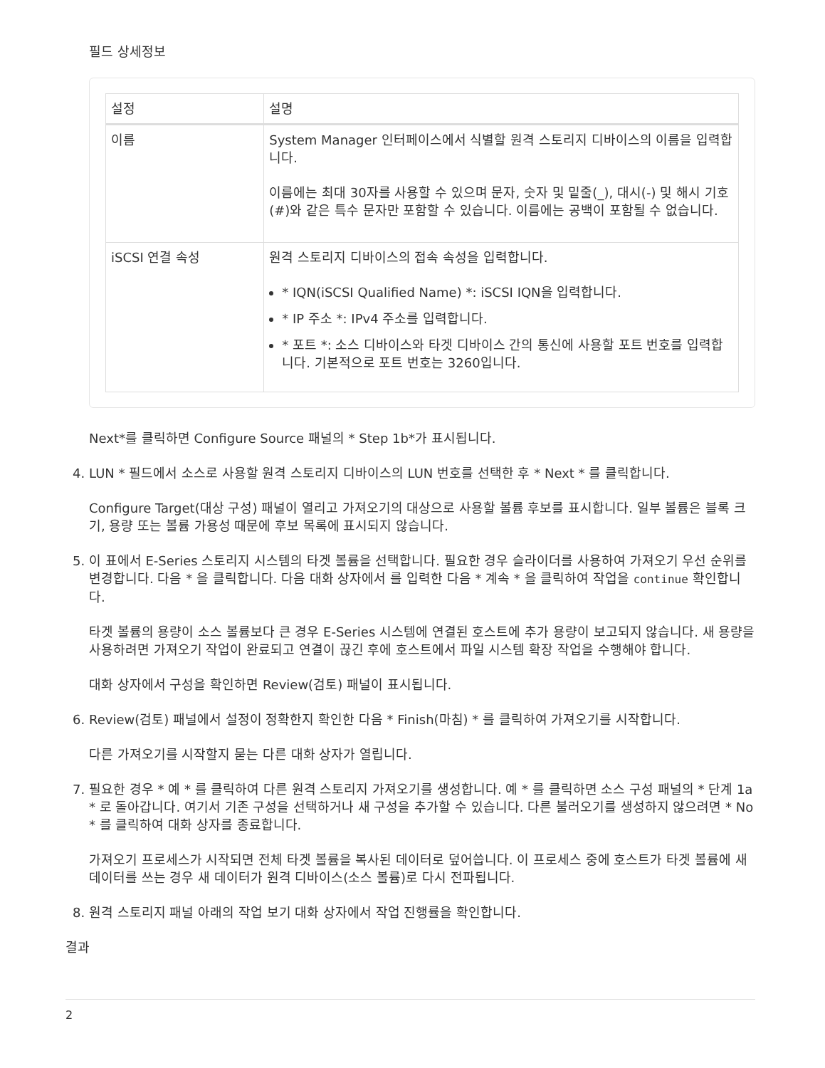필드 상세정보
| 설정 | 설명 |
| --- | --- |
| 이름 | System Manager 인터페이스에서 식별할 원격 스토리지 디바이스의 이름을 입력합니다. 이름에는 최대 30자를 사용할 수 있으며 문자, 숫자 및 밑줄(_), 대시(-) 및 해시 기호(#)와 같은 특수 문자만 포함할 수 있습니다. 이름에는 공백이 포함될 수 없습니다. |
| iSCSI 연결 속성 | 원격 스토리지 디바이스의 접속 속성을 입력합니다. * IQN(iSCSI Qualified Name) *: iSCSI IQN을 입력합니다. * IP 주소 *: IPv4 주소를 입력합니다. * 포트 *: 소스 디바이스와 타겟 디바이스 간의 통신에 사용할 포트 번호를 입력합니다. 기본적으로 포트 번호는 3260입니다. |
Next*를 클릭하면 Configure Source 패널의 * Step 1b*가 표시됩니다.
4. LUN * 필드에서 소스로 사용할 원격 스토리지 디바이스의 LUN 번호를 선택한 후 * Next * 를 클릭합니다.
Configure Target(대상 구성) 패널이 열리고 가져오기의 대상으로 사용할 볼륨 후보를 표시합니다. 일부 볼륨은 블록 크기, 용량 또는 볼륨 가용성 때문에 후보 목록에 표시되지 않습니다.
5. 이 표에서 E-Series 스토리지 시스템의 타겟 볼륨을 선택합니다. 필요한 경우 슬라이더를 사용하여 가져오기 우선 순위를 변경합니다. 다음 * 을 클릭합니다. 다음 대화 상자에서 를 입력한 다음 * 계속 * 을 클릭하여 작업을 continue 확인합니다.
타겟 볼륨의 용량이 소스 볼륨보다 큰 경우 E-Series 시스템에 연결된 호스트에 추가 용량이 보고되지 않습니다. 새 용량을 사용하려면 가져오기 작업이 완료되고 연결이 끊긴 후에 호스트에서 파일 시스템 확장 작업을 수행해야 합니다.
대화 상자에서 구성을 확인하면 Review(검토) 패널이 표시됩니다.
6. Review(검토) 패널에서 설정이 정확한지 확인한 다음 * Finish(마침) * 를 클릭하여 가져오기를 시작합니다.
다른 가져오기를 시작할지 묻는 다른 대화 상자가 열립니다.
7. 필요한 경우 * 예 * 를 클릭하여 다른 원격 스토리지 가져오기를 생성합니다. 예 * 를 클릭하면 소스 구성 패널의 * 단계 1a * 로 돌아갑니다. 여기서 기존 구성을 선택하거나 새 구성을 추가할 수 있습니다. 다른 불러오기를 생성하지 않으려면 * No * 를 클릭하여 대화 상자를 종료합니다.
가져오기 프로세스가 시작되면 전체 타겟 볼륨을 복사된 데이터로 덮어씁니다. 이 프로세스 중에 호스트가 타겟 볼륨에 새 데이터를 쓰는 경우 새 데이터가 원격 디바이스(소스 볼륨)로 다시 전파됩니다.
8. 원격 스토리지 패널 아래의 작업 보기 대화 상자에서 작업 진행률을 확인합니다.
결과
2